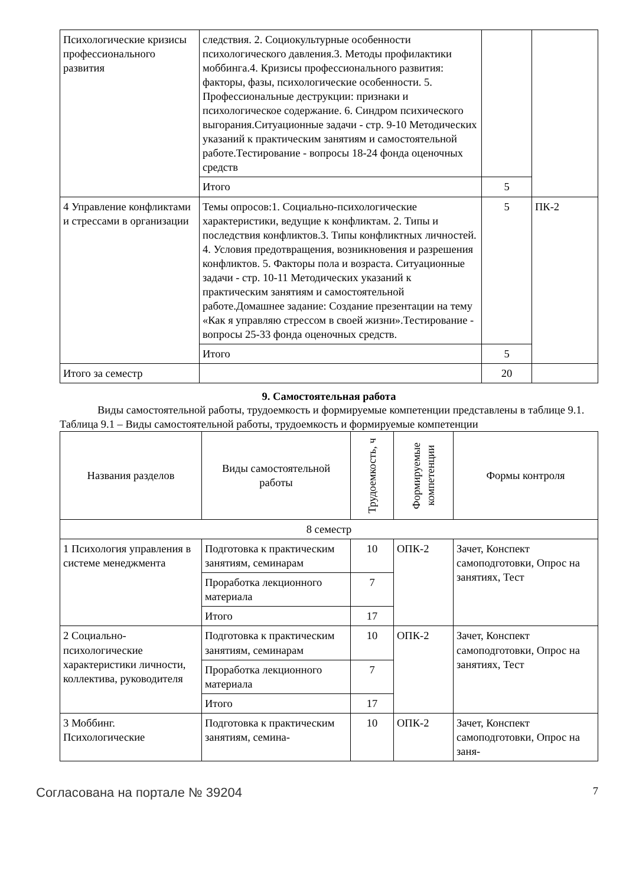| Психологические кризисы профессионального развития | следствия. 2. Социокультурные особенности психологического давления.3. Методы профилактики моббинга.4. Кризисы профессионального развития: факторы, фазы, психологические особенности. 5. Профессиональные деструкции: признаки и психологическое содержание. 6. Синдром психического выгорания.Ситуационные задачи - стр. 9-10 Методических указаний к практическим занятиям и самостоятельной работе.Тестирование - вопросы 18-24 фонда оценочных средств | | |
| | Итого | 5 | |
| 4 Управление конфликтами и стрессами в организации | Темы опросов:1. Социально-психологические характеристики, ведущие к конфликтам. 2. Типы и последствия конфликтов.3. Типы конфликтных личностей. 4. Условия предотвращения, возникновения и разрешения конфликтов. 5. Факторы пола и возраста. Ситуационные задачи - стр. 10-11 Методических указаний к практическим занятиям и самостоятельной работе.Домашнее задание: Создание презентации на тему «Как я управляю стрессом в своей жизни».Тестирование - вопросы 25-33 фонда оценочных средств. | 5 | ПК-2 |
| | Итого | 5 | |
| Итого за семестр | | 20 | |
9. Самостоятельная работа
Виды самостоятельной работы, трудоемкость и формируемые компетенции представлены в таблице 9.1.
Таблица 9.1 – Виды самостоятельной работы, трудоемкость и формируемые компетенции
| Названия разделов | Виды самостоятельной работы | Трудоемкость, ч | Формируемые компетенции | Формы контроля |
| --- | --- | --- | --- | --- |
| 8 семестр | | | | |
| 1 Психология управления в системе менеджмента | Подготовка к практическим занятиям, семинарам | 10 | ОПК-2 | Зачет, Конспект самоподготовки, Опрос на занятиях, Тест |
| | Проработка лекционного материала | 7 | | |
| | Итого | 17 | | |
| 2 Социально-психологические характеристики личности, коллектива, руководителя | Подготовка к практическим занятиям, семинарам | 10 | ОПК-2 | Зачет, Конспект самоподготовки, Опрос на занятиях, Тест |
| | Проработка лекционного материала | 7 | | |
| | Итого | 17 | | |
| 3 Моббинг. Психологические | Подготовка к практическим занятиям, семина- | 10 | ОПК-2 | Зачет, Конспект самоподготовки, Опрос на заня- |
Согласована на портале № 39204 7